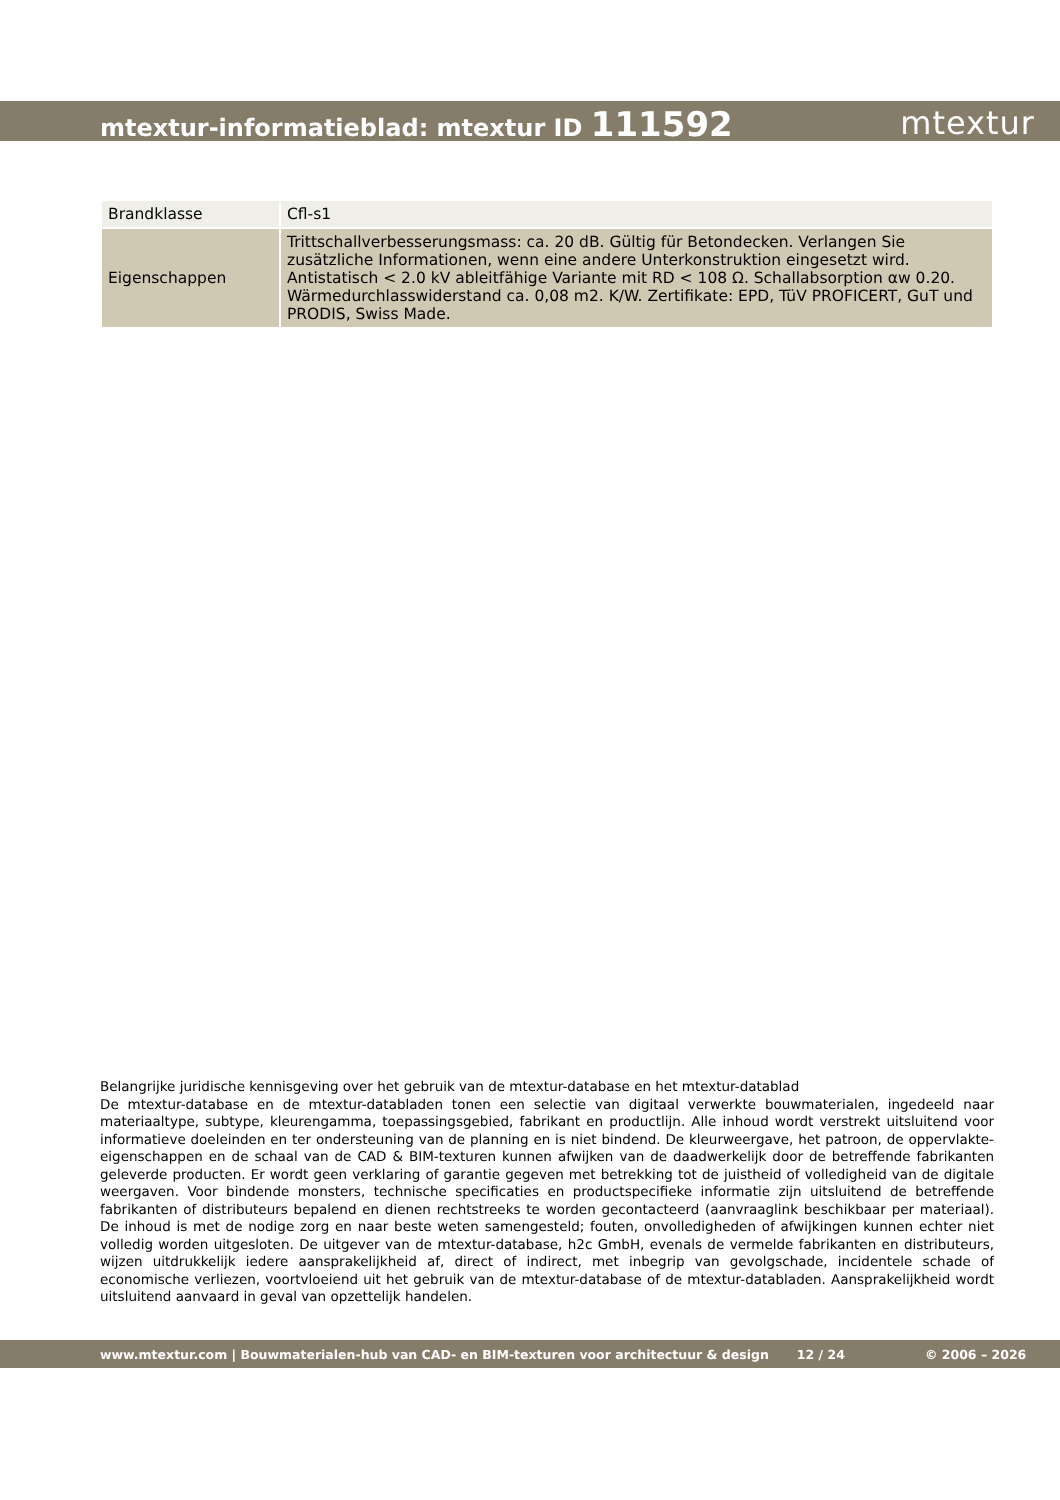mtextur-informatieblad: mtextur ID 111592 mtextur
| Brandklasse | Cfl-s1 |
| Eigenschappen | Trittschallverbesserungsmass: ca. 20 dB. Gültig für Betondecken. Verlangen Sie zusätzliche Informationen, wenn eine andere Unterkonstruktion eingesetzt wird. Antistatisch < 2.0 kV ableitfähige Variante mit RD < 108 Ω. Schallabsorption αw 0.20. Wärmedurchlasswiderstand ca. 0,08 m2. K/W. Zertifikate: EPD, TüV PROFICERT, GuT und PRODIS, Swiss Made. |
Belangrijke juridische kennisgeving over het gebruik van de mtextur-database en het mtextur-datablad
De mtextur-database en de mtextur-databladen tonen een selectie van digitaal verwerkte bouwmaterialen, ingedeeld naar materiaaltype, subtype, kleurengamma, toepassingsgebied, fabrikant en productlijn. Alle inhoud wordt verstrekt uitsluitend voor informatieve doeleinden en ter ondersteuning van de planning en is niet bindend. De kleurweergave, het patroon, de oppervlakte-eigenschappen en de schaal van de CAD & BIM-texturen kunnen afwijken van de daadwerkelijk door de betreffende fabrikanten geleverde producten. Er wordt geen verklaring of garantie gegeven met betrekking tot de juistheid of volledigheid van de digitale weergaven. Voor bindende monsters, technische specificaties en productspecifieke informatie zijn uitsluitend de betreffende fabrikanten of distributeurs bepalend en dienen rechtstreeks te worden gecontacteerd (aanvraaglink beschikbaar per materiaal). De inhoud is met de nodige zorg en naar beste weten samengesteld; fouten, onvolledigheden of afwijkingen kunnen echter niet volledig worden uitgesloten. De uitgever van de mtextur-database, h2c GmbH, evenals de vermelde fabrikanten en distributeurs, wijzen uitdrukkelijk iedere aansprakelijkheid af, direct of indirect, met inbegrip van gevolgschade, incidentele schade of economische verliezen, voortvloeiend uit het gebruik van de mtextur-database of de mtextur-databladen. Aansprakelijkheid wordt uitsluitend aanvaard in geval van opzettelijk handelen.
www.mtextur.com | Bouwmaterialen-hub van CAD- en BIM-texturen voor architectuur & design 12 / 24 © 2006 – 2026